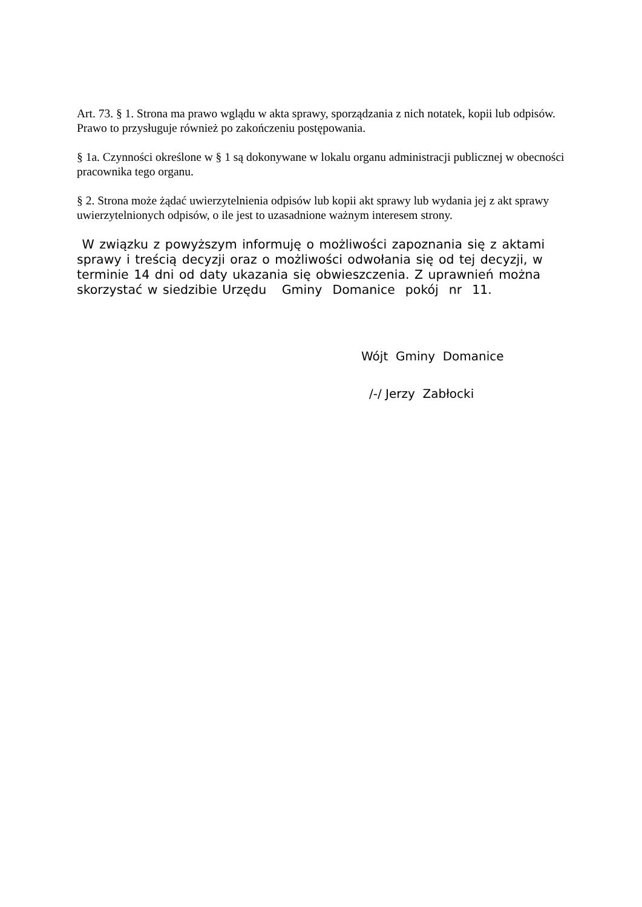Art. 73. § 1. Strona ma prawo wglądu w akta sprawy, sporządzania z nich notatek, kopii lub odpisów. Prawo to przysługuje również po zakończeniu postępowania.
§ 1a. Czynności określone w § 1 są dokonywane w lokalu organu administracji publicznej w obecności pracownika tego organu.
§ 2. Strona może żądać uwierzytelnienia odpisów lub kopii akt sprawy lub wydania jej z akt sprawy uwierzytelnionych odpisów, o ile jest to uzasadnione ważnym interesem strony.
W związku z powyższym informuję o możliwości zapoznania się z aktami sprawy i treścią decyzji oraz o możliwości odwołania się od tej decyzji, w terminie 14 dni od daty ukazania się obwieszczenia. Z uprawnień można skorzystać w siedzibie Urzędu Gminy Domanice pokój nr 11.
Wójt Gminy Domanice
/-/ Jerzy Zabłocki